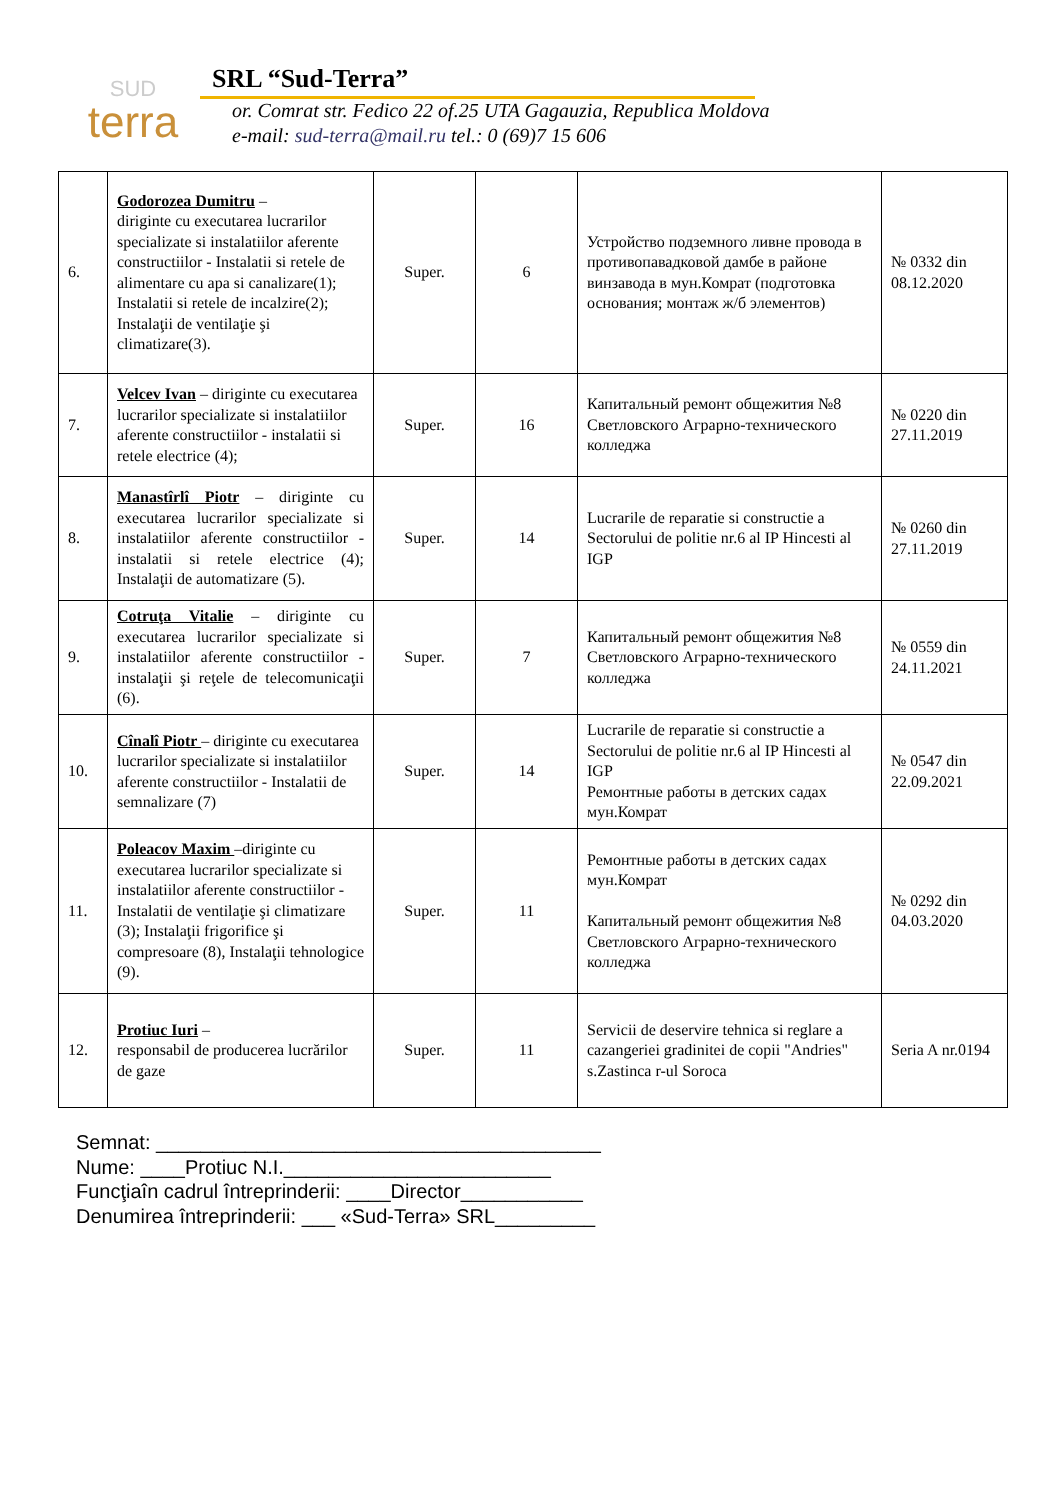SUD
terra
SRL “Sud-Terra”
or. Comrat str. Fedico 22 of.25 UTA Gagauzia, Republica Moldova
e-mail: sud-terra@mail.ru tel.: 0 (69)7 15 606
| 6. | Godorozea Dumitru – diriginte cu executarea lucrarilor specializate si instalatiilor aferente constructiilor - Instalatii si retele de alimentare cu apa si canalizare(1); Instalatii si retele de incalzire(2); Instalaţii de ventilaţie şi climatizare(3). | Super. | 6 | Устройство подземного ливне провода в противопавадковой дамбе в районе винзавода в мун.Комрат (подготовка основания; монтаж ж/б элементов) | № 0332 din 08.12.2020 |
| 7. | Velcev Ivan – diriginte cu executarea lucrarilor specializate si instalatiilor aferente constructiilor - instalatii si retele electrice (4); | Super. | 16 | Капитальный ремонт общежития №8 Светловского Аграрно-технического колледжа | № 0220 din 27.11.2019 |
| 8. | Manastîrlî Piotr – diriginte cu executarea lucrarilor specializate si instalatiilor aferente constructiilor - instalatii si retele electrice (4); Instalaţii de automatizare (5). | Super. | 14 | Lucrarile de reparatie si constructie a Sectorului de politie nr.6 al IP Hincesti al IGP | № 0260 din 27.11.2019 |
| 9. | Cotruţa Vitalie – diriginte cu executarea lucrarilor specializate si instalatiilor aferente constructiilor - instalaţii şi reţele de telecomunicaţii (6). | Super. | 7 | Капитальный ремонт общежития №8 Светловского Аграрно-технического колледжа | № 0559 din 24.11.2021 |
| 10. | Cînalî Piotr – diriginte cu executarea lucrarilor specializate si instalatiilor aferente constructiilor - Instalatii de semnalizare (7) | Super. | 14 | Lucrarile de reparatie si constructie a Sectorului de politie nr.6 al IP Hincesti al IGP Ремонтные работы в детских садах мун.Комрат | № 0547 din 22.09.2021 |
| 11. | Poleacov Maxim –diriginte cu executarea lucrarilor specializate si instalatiilor aferente constructiilor - Instalatii de ventilaţie şi climatizare (3); Instalaţii frigorifice şi compresoare (8), Instalaţii tehnologice (9). | Super. | 11 | Ремонтные работы в детских садах мун.Комрат Капитальный ремонт общежития №8 Светловского Аграрно-технического колледжа | № 0292 din 04.03.2020 |
| 12. | Protiuc Iuri – responsabil de producerea lucrărilor de gaze | Super. | 11 | Servicii de deservire tehnica si reglare a cazangeriei gradinitei de copii "Andries" s.Zastinca r-ul Soroca | Seria A nr.0194 |
Semnat: ________________________________________
Nume: ____Protiuc N.I.________________________
Funcţiaîn cadrul întreprinderii: ____Director___________
Denumirea întreprinderii: ___ «Sud-Terra» SRL_________